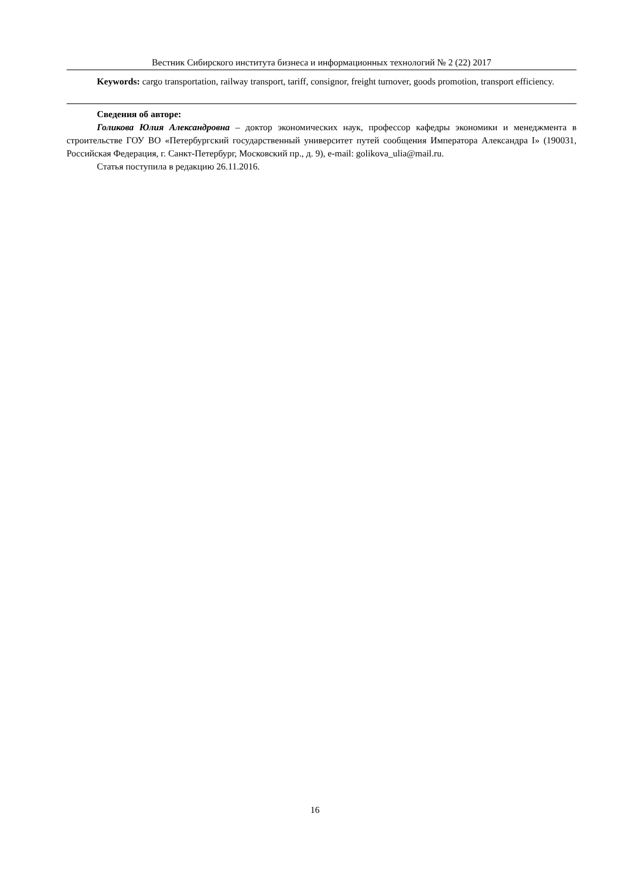Вестник Сибирского института бизнеса и информационных технологий № 2 (22) 2017
Keywords: cargo transportation, railway transport, tariff, consignor, freight turnover, goods promotion, transport efficiency.
Сведения об авторе:
Голикова Юлия Александровна – доктор экономических наук, профессор кафедры экономики и менеджмента в строительстве ГОУ ВО «Петербургский государственный университет путей сообщения Императора Александра I» (190031, Российская Федерация, г. Санкт-Петербург, Московский пр., д. 9), e-mail: golikova_ulia@mail.ru.
Статья поступила в редакцию 26.11.2016.
16